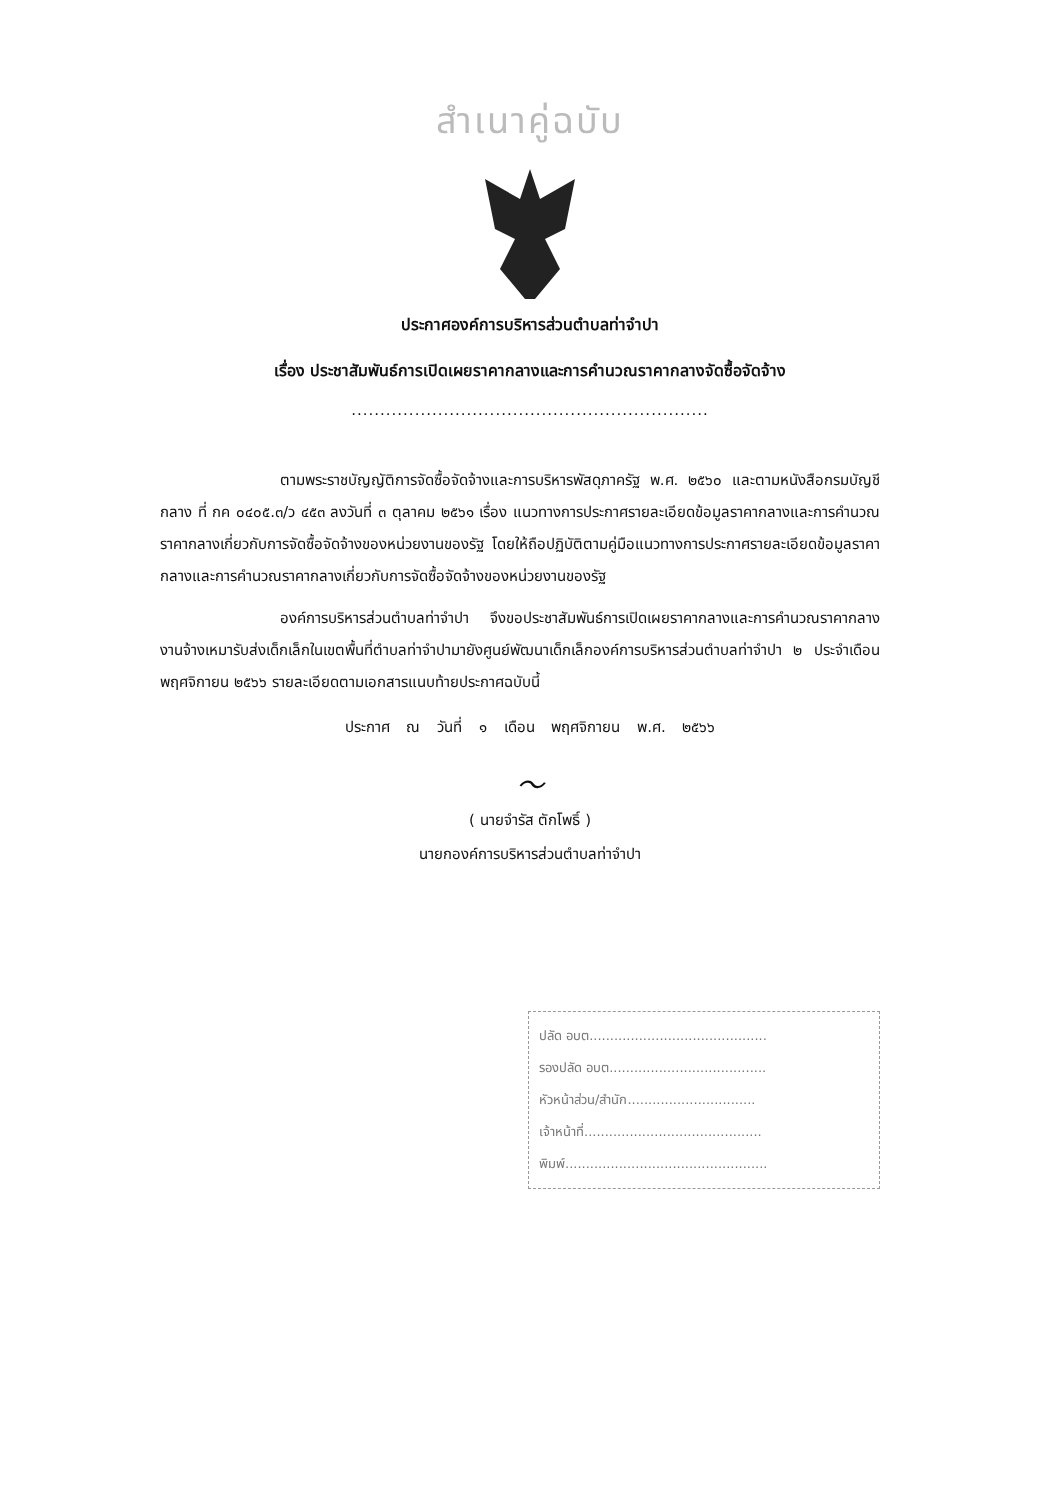สำเนาคู่ฉบับ
ประกาศองค์การบริหารส่วนตำบลท่าจำปา
เรื่อง ประชาสัมพันธ์การเปิดเผยราคากลางและการคำนวณราคากลางจัดซื้อจัดจ้าง
..............................................................
ตามพระราชบัญญัติการจัดซื้อจัดจ้างและการบริหารพัสดุภาครัฐ พ.ศ. ๒๕๖๐ และตามหนังสือกรมบัญชีกลาง ที่ กค ๐๔๐๕.๓/ว ๔๕๓ ลงวันที่ ๓ ตุลาคม ๒๕๖๑ เรื่อง แนวทางการประกาศรายละเอียดข้อมูลราคากลางและการคำนวณราคากลางเกี่ยวกับการจัดซื้อจัดจ้างของหน่วยงานของรัฐ โดยให้ถือปฏิบัติตามคู่มือแนวทางการประกาศรายละเอียดข้อมูลราคากลางและการคำนวณราคากลางเกี่ยวกับการจัดซื้อจัดจ้างของหน่วยงานของรัฐ
องค์การบริหารส่วนตำบลท่าจำปา จึงขอประชาสัมพันธ์การเปิดเผยราคากลางและการคำนวณราคากลางงานจ้างเหมารับส่งเด็กเล็กในเขตพื้นที่ตำบลท่าจำปามายังศูนย์พัฒนาเด็กเล็กองค์การบริหารส่วนตำบลท่าจำปา ๒ ประจำเดือน พฤศจิกายน ๒๕๖๖ รายละเอียดตามเอกสารแนบท้ายประกาศฉบับนี้
ประกาศ ณ วันที่ ๑ เดือน พฤศจิกายน พ.ศ. ๒๕๖๖
〜
( นายจำรัส ตักโพธิ์ )
นายกองค์การบริหารส่วนตำบลท่าจำปา
ปลัด อบต...........................................
รองปลัด อบต......................................
หัวหน้าส่วน/สำนัก...............................
เจ้าหน้าที่...........................................
พิมพ์.................................................